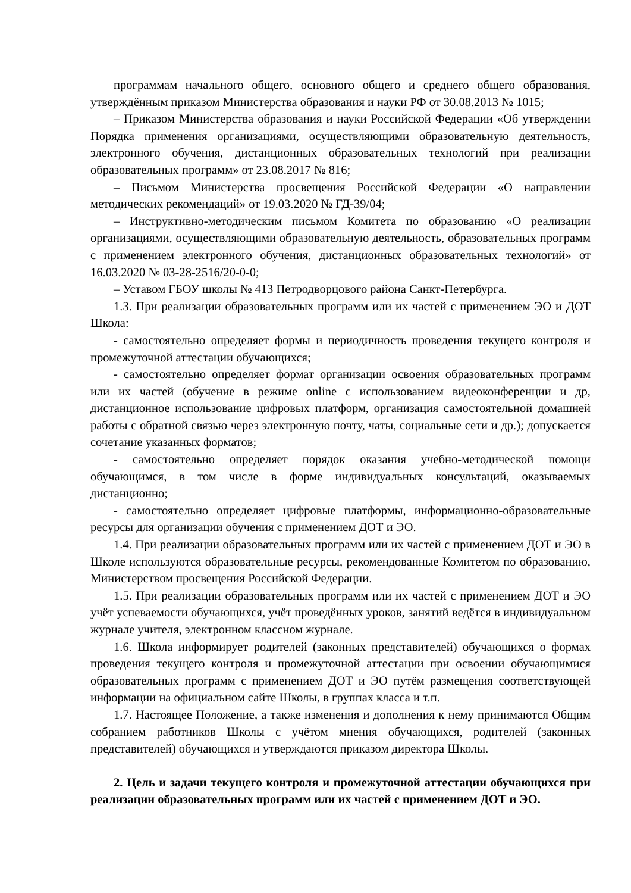программам начального общего, основного общего и среднего общего образования, утверждённым приказом Министерства образования и науки РФ от 30.08.2013 № 1015;
– Приказом Министерства образования и науки Российской Федерации «Об утверждении Порядка применения организациями, осуществляющими образовательную деятельность, электронного обучения, дистанционных образовательных технологий при реализации образовательных программ» от 23.08.2017 № 816;
– Письмом Министерства просвещения Российской Федерации «О направлении методических рекомендаций» от 19.03.2020 № ГД-39/04;
– Инструктивно-методическим письмом Комитета по образованию «О реализации организациями, осуществляющими образовательную деятельность, образовательных программ с применением электронного обучения, дистанционных образовательных технологий» от 16.03.2020 № 03-28-2516/20-0-0;
– Уставом ГБОУ школы № 413 Петродворцового района Санкт-Петербурга.
1.3. При реализации образовательных программ или их частей с применением ЭО и ДОТ Школа:
- самостоятельно определяет формы и периодичность проведения текущего контроля и промежуточной аттестации обучающихся;
- самостоятельно определяет формат организации освоения образовательных программ или их частей (обучение в режиме online с использованием видеоконференции и др, дистанционное использование цифровых платформ, организация самостоятельной домашней работы с обратной связью через электронную почту, чаты, социальные сети и др.); допускается сочетание указанных форматов;
- самостоятельно определяет порядок оказания учебно-методической помощи обучающимся, в том числе в форме индивидуальных консультаций, оказываемых дистанционно;
- самостоятельно определяет цифровые платформы, информационно-образовательные ресурсы для организации обучения с применением ДОТ и ЭО.
1.4. При реализации образовательных программ или их частей с применением ДОТ и ЭО в Школе используются образовательные ресурсы, рекомендованные Комитетом по образованию, Министерством просвещения Российской Федерации.
1.5. При реализации образовательных программ или их частей с применением ДОТ и ЭО учёт успеваемости обучающихся, учёт проведённых уроков, занятий ведётся в индивидуальном журнале учителя, электронном классном журнале.
1.6. Школа информирует родителей (законных представителей) обучающихся о формах проведения текущего контроля и промежуточной аттестации при освоении обучающимися образовательных программ с применением ДОТ и ЭО путём размещения соответствующей информации на официальном сайте Школы, в группах класса и т.п.
1.7. Настоящее Положение, а также изменения и дополнения к нему принимаются Общим собранием работников Школы с учётом мнения обучающихся, родителей (законных представителей) обучающихся и утверждаются приказом директора Школы.
2. Цель и задачи текущего контроля и промежуточной аттестации обучающихся при реализации образовательных программ или их частей с применением ДОТ и ЭО.